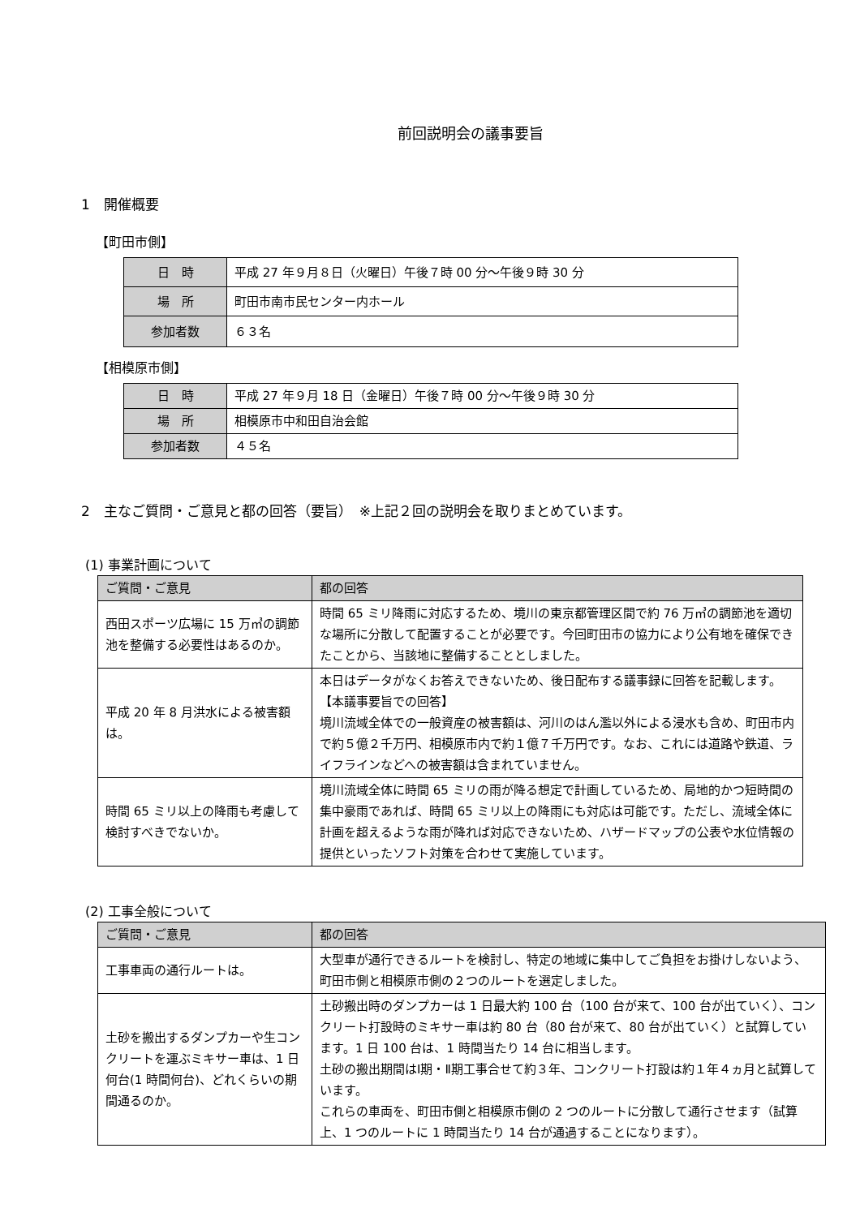前回説明会の議事要旨
1　開催概要
【町田市側】
| 日 時 | 平成 27 年９月８日（火曜日）午後７時 00 分～午後９時 30 分 |
| 場 所 | 町田市南市民センター内ホール |
| 参加者数 | ６３名 |
【相模原市側】
| 日 時 | 平成 27 年９月 18 日（金曜日）午後７時 00 分～午後９時 30 分 |
| 場 所 | 相模原市中和田自治会館 |
| 参加者数 | ４５名 |
2　主なご質問・ご意見と都の回答（要旨）　※上記２回の説明会を取りまとめています。
(1) 事業計画について
| ご質問・ご意見 | 都の回答 |
| --- | --- |
| 西田スポーツ広場に 15 万㎥の調節池を整備する必要性はあるのか。 | 時間 65 ミリ降雨に対応するため、境川の東京都管理区間で約 76 万㎥の調節池を適切な場所に分散して配置することが必要です。今回町田市の協力により公有地を確保できたことから、当該地に整備することとしました。 |
| 平成 20 年 8 月洪水による被害額は。 | 本日はデータがなくお答えできないため、後日配布する議事録に回答を記載します。 【本議事要旨での回答】 境川流域全体での一般資産の被害額は、河川のはん濫以外による浸水も含め、町田市内で約５億２千万円、相模原市内で約１億７千万円です。なお、これには道路や鉄道、ライフラインなどへの被害額は含まれていません。 |
| 時間 65 ミリ以上の降雨も考慮して検討すべきでないか。 | 境川流域全体に時間 65 ミリの雨が降る想定で計画しているため、局地的かつ短時間の集中豪雨であれば、時間 65 ミリ以上の降雨にも対応は可能です。ただし、流域全体に計画を超えるような雨が降れば対応できないため、ハザードマップの公表や水位情報の提供といったソフト対策を合わせて実施しています。 |
(2) 工事全般について
| ご質問・ご意見 | 都の回答 |
| --- | --- |
| 工事車両の通行ルートは。 | 大型車が通行できるルートを検討し、特定の地域に集中してご負担をお掛けしないよう、町田市側と相模原市側の２つのルートを選定しました。 |
| 土砂を搬出するダンプカーや生コンクリートを運ぶミキサー車は、1 日何台(1 時間何台)、どれくらいの期間通るのか。 | 土砂搬出時のダンプカーは 1 日最大約 100 台（100 台が来て、100 台が出ていく）、コンクリート打設時のミキサー車は約 80 台（80 台が来て、80 台が出ていく）と試算しています。1 日 100 台は、1 時間当たり 14 台に相当します。 土砂の搬出期間はⅠ期・Ⅱ期工事合せて約３年、コンクリート打設は約１年４ヵ月と試算しています。 これらの車両を、町田市側と相模原市側の 2 つのルートに分散して通行させます（試算上、1 つのルートに 1 時間当たり 14 台が通過することになります）。 |